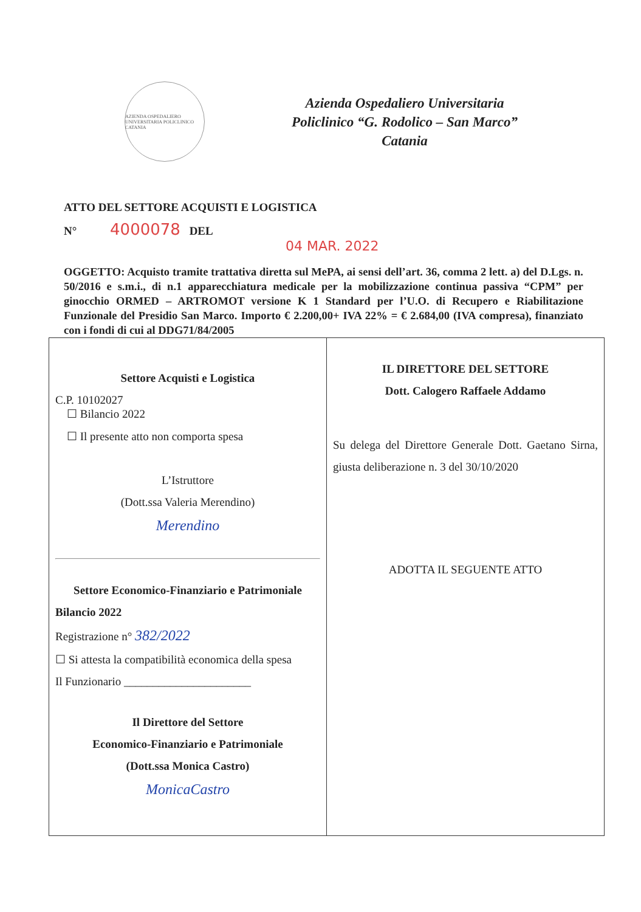AZIENDA OSPEDALIERO UNIVERSITARIA POLICLINICO CATANIA
Azienda Ospedaliero Universitaria
Policlinico “G. Rodolico – San Marco”
Catania
ATTO DEL SETTORE ACQUISTI E LOGISTICA
N° 4000078 DEL
04 MAR. 2022
OGGETTO: Acquisto tramite trattativa diretta sul MePA, ai sensi dell’art. 36, comma 2 lett. a) del D.Lgs. n. 50/2016 e s.m.i., di n.1 apparecchiatura medicale per la mobilizzazione continua passiva “CPM” per ginocchio ORMED – ARTROMOT versione K 1 Standard per l’U.O. di Recupero e Riabilitazione Funzionale del Presidio San Marco. Importo € 2.200,00+ IVA 22% = € 2.684,00 (IVA compresa), finanziato con i fondi di cui al DDG71/84/2005
| Settore Acquisti e Logistica C.P. 10102027 ☐ Bilancio 2022 ☐ Il presente atto non comporta spesa L’Istruttore (Dott.ssa Valeria Merendino) Merendino Settore Economico-Finanziario e Patrimoniale Bilancio 2022 Registrazione n° 382/2022 ☐ Si attesta la compatibilità economica della spesa Il Funzionario ______________________ Il Direttore del Settore Economico-Finanziario e Patrimoniale (Dott.ssa Monica Castro) MonicaCastro | IL DIRETTORE DEL SETTORE Dott. Calogero Raffaele Addamo Su delega del Direttore Generale Dott. Gaetano Sirna, giusta deliberazione n. 3 del 30/10/2020 ADOTTA IL SEGUENTE ATTO |